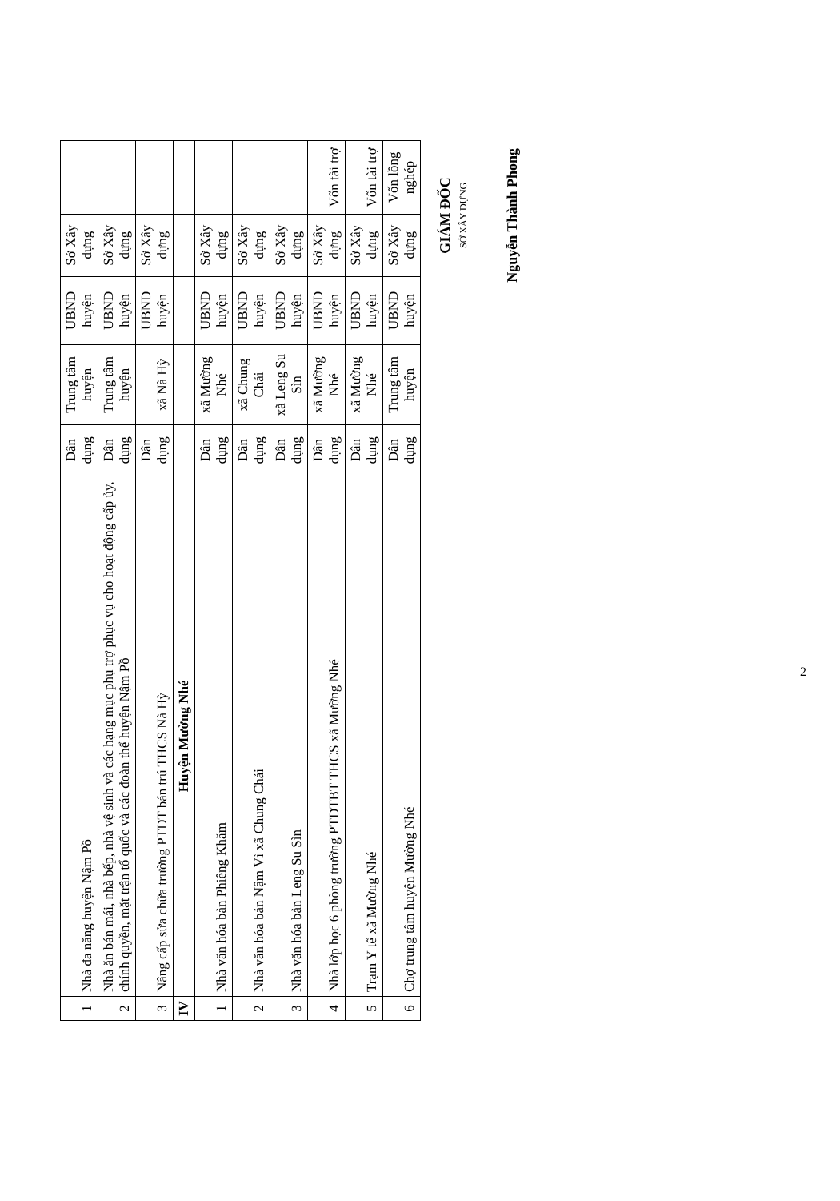| 1 | Nhà đa năng huyện Nậm Pồ | Dân dụng | Trung tâm huyện | UBND huyện | Sở Xây dựng | |
| 2 | Nhà ăn bán mái, nhà bếp, nhà vệ sinh và các hạng mục phụ trợ phục vụ cho hoạt động cấp ủy, chính quyền, mặt trận tổ quốc và các đoàn thể huyện Nậm Pồ | Dân dụng | Trung tâm huyện | UBND huyện | Sở Xây dựng | |
| 3 | Nâng cấp sửa chữa trường PTDT bán trú THCS Nà Hỳ | Dân dụng | xã Nà Hỳ | UBND huyện | Sở Xây dựng | |
| IV | Huyện Mường Nhé | | | | | |
| 1 | Nhà văn hóa bản Phiêng Khăm | Dân dụng | xã Mường Nhé | UBND huyện | Sở Xây dựng | |
| 2 | Nhà văn hóa bản Nậm Vì xã Chung Chải | Dân dụng | xã Chung Chải | UBND huyện | Sở Xây dựng | |
| 3 | Nhà văn hóa bản Leng Su Sìn | Dân dụng | xã Leng Su Sìn | UBND huyện | Sở Xây dựng | |
| 4 | Nhà lớp học 6 phòng trường PTDTBT THCS xã Mường Nhé | Dân dụng | xã Mường Nhé | UBND huyện | Sở Xây dựng | Vốn tài trợ |
| 5 | Trạm Y tế xã Mường Nhé | Dân dụng | xã Mường Nhé | UBND huyện | Sở Xây dựng | Vốn tài trợ |
| 6 | Chợ trung tâm huyện Mường Nhé | Dân dụng | Trung tâm huyện | UBND huyện | Sở Xây dựng | Vốn lồng nghép |
GIÁM ĐỐC
SỞ XÂY DỰNG
Nguyễn Thành Phong
2